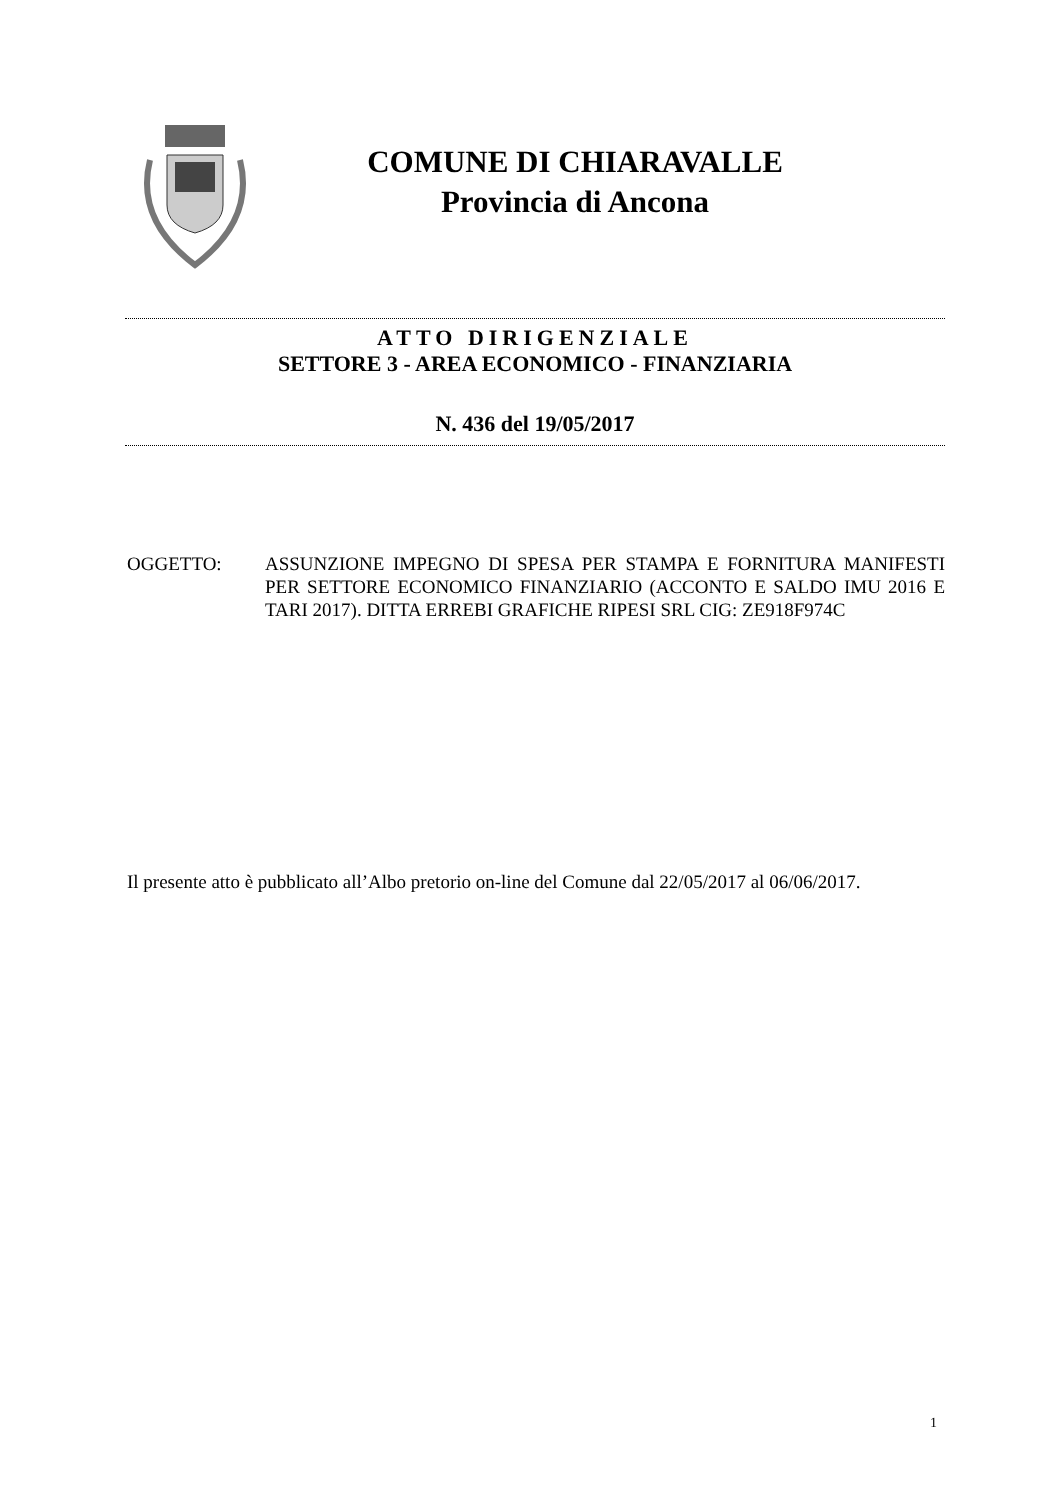COMUNE DI CHIARAVALLE
Provincia di Ancona
ATTO DIRIGENZIALE
SETTORE 3 - AREA ECONOMICO - FINANZIARIA
N. 436 del 19/05/2017
OGGETTO: ASSUNZIONE IMPEGNO DI SPESA PER STAMPA E FORNITURA MANIFESTI PER SETTORE ECONOMICO FINANZIARIO (ACCONTO E SALDO IMU 2016 E TARI 2017). DITTA ERREBI GRAFICHE RIPESI SRL CIG: ZE918F974C
Il presente atto è pubblicato all’Albo pretorio on-line del Comune dal 22/05/2017 al 06/06/2017.
1